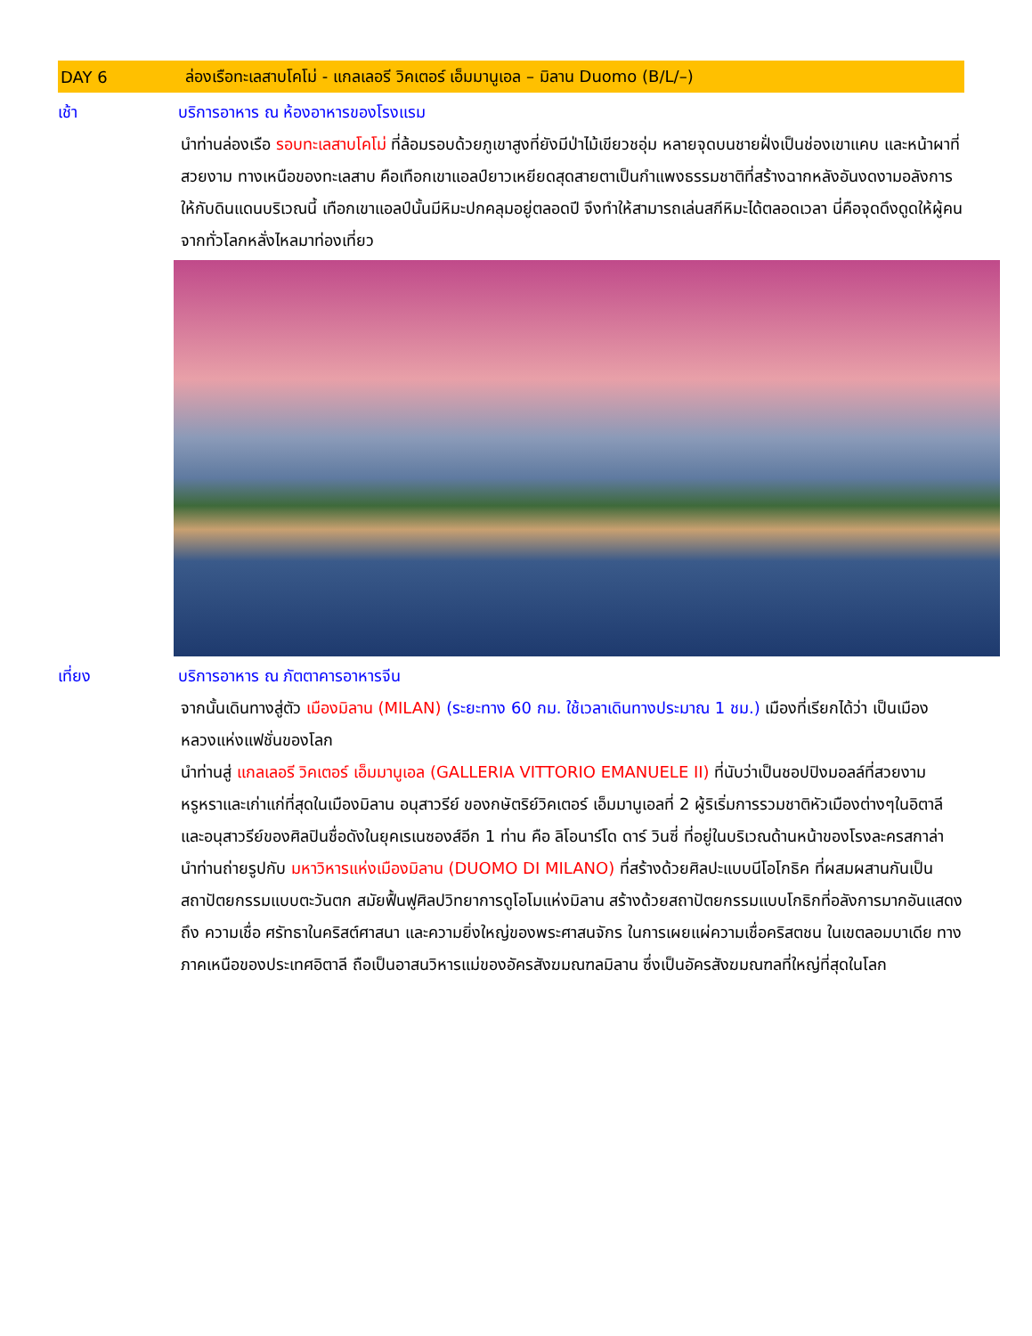DAY 6 ล่องเรือทะเลสาบโคโม่ - แกลเลอรี วิคเตอร์ เอ็มมานูเอล – มิลาน Duomo (B/L/–)
เช้า บริการอาหาร ณ ห้องอาหารของโรงแรม
นำท่านล่องเรือ รอบทะเลสาบโคโม่ ที่ล้อมรอบด้วยภูเขาสูงที่ยังมีป่าไม้เขียวชอุ่ม หลายจุดบนชายฝั่งเป็นช่องเขาแคบ และหน้าผาที่สวยงาม ทางเหนือของทะเลสาบ คือเทือกเขาแอลป์ยาวเหยียดสุดสายตาเป็นกำแพงธรรมชาติที่สร้างฉากหลังอันงดงามอลังการให้กับดินแดนบริเวณนี้ เทือกเขาแอลป์นั้นมีหิมะปกคลุมอยู่ตลอดปี จึงทำให้สามารถเล่นสกีหิมะได้ตลอดเวลา นี่คือจุดดึงดูดให้ผู้คนจากทั่วโลกหลั่งไหลมาท่องเที่ยว
เที่ยง บริการอาหาร ณ ภัตตาคารอาหารจีน
จากนั้นเดินทางสู่ตัว เมืองมิลาน (MILAN) (ระยะทาง 60 กม. ใช้เวลาเดินทางประมาณ 1 ชม.) เมืองที่เรียกได้ว่า เป็นเมืองหลวงแห่งแฟชั่นของโลก
นำท่านสู่ แกลเลอรี วิคเตอร์ เอ็มมานูเอล (GALLERIA VITTORIO EMANUELE II) ที่นับว่าเป็นชอปปิงมอลล์ที่สวยงามหรูหราและเก่าแก่ที่สุดในเมืองมิลาน อนุสาวรีย์ ของกษัตริย์วิคเตอร์ เอ็มมานูเอลที่ 2 ผู้ริเริ่มการรวมชาติหัวเมืองต่างๆในอิตาลี และอนุสาวรีย์ของศิลปินชื่อดังในยุคเรเนซองส์อีก 1 ท่าน คือ ลิโอนาร์โด ดาร์ วินซี่ ที่อยู่ในบริเวณด้านหน้าของโรงละครสกาล่า
นำท่านถ่ายรูปกับ มหาวิหารแห่งเมืองมิลาน (DUOMO DI MILANO) ที่สร้างด้วยศิลปะแบบนีโอโกธิค ที่ผสมผสานกันเป็นสถาปัตยกรรมแบบตะวันตก สมัยฟื้นฟูศิลปวิทยาการดูโอโมแห่งมิลาน สร้างด้วยสถาปัตยกรรมแบบโกธิกที่อลังการมากอันแสดงถึง ความเชื่อ ศรัทธาในคริสต์ศาสนา และความยิ่งใหญ่ของพระศาสนจักร ในการเผยแผ่ความเชื่อคริสตชน ในเขตลอมบาเดีย ทางภาคเหนือของประเทศอิตาลี ถือเป็นอาสนวิหารแม่ของอัครสังฆมณฑลมิลาน ซึ่งเป็นอัครสังฆมณฑลที่ใหญ่ที่สุดในโลก